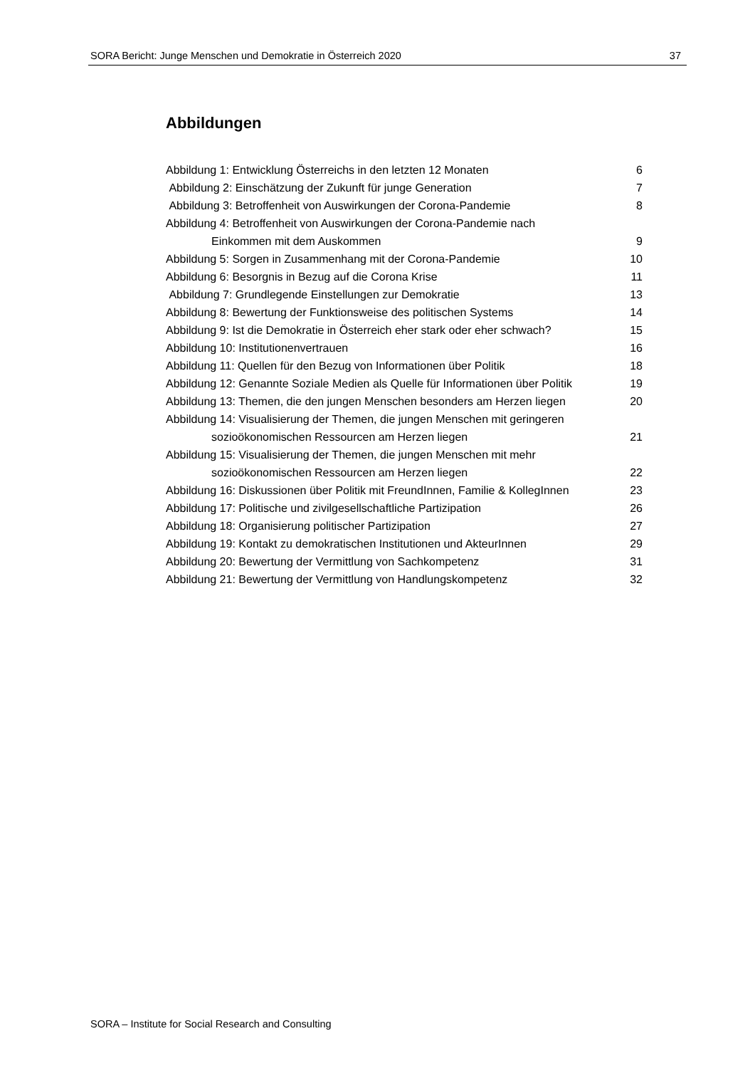SORA Bericht: Junge Menschen und Demokratie in Österreich 2020 37
Abbildungen
Abbildung 1: Entwicklung Österreichs in den letzten 12 Monaten 6
Abbildung 2: Einschätzung der Zukunft für junge Generation 7
Abbildung 3: Betroffenheit von Auswirkungen der Corona-Pandemie 8
Abbildung 4: Betroffenheit von Auswirkungen der Corona-Pandemie nach
Einkommen mit dem Auskommen 9
Abbildung 5: Sorgen in Zusammenhang mit der Corona-Pandemie 10
Abbildung 6: Besorgnis in Bezug auf die Corona Krise 11
Abbildung 7: Grundlegende Einstellungen zur Demokratie 13
Abbildung 8: Bewertung der Funktionsweise des politischen Systems 14
Abbildung 9: Ist die Demokratie in Österreich eher stark oder eher schwach? 15
Abbildung 10: Institutionenvertrauen 16
Abbildung 11: Quellen für den Bezug von Informationen über Politik 18
Abbildung 12: Genannte Soziale Medien als Quelle für Informationen über Politik 19
Abbildung 13: Themen, die den jungen Menschen besonders am Herzen liegen 20
Abbildung 14: Visualisierung der Themen, die jungen Menschen mit geringeren
sozioökonomischen Ressourcen am Herzen liegen 21
Abbildung 15: Visualisierung der Themen, die jungen Menschen mit mehr
sozioökonomischen Ressourcen am Herzen liegen 22
Abbildung 16: Diskussionen über Politik mit FreundInnen, Familie & KollegInnen 23
Abbildung 17: Politische und zivilgesellschaftliche Partizipation 26
Abbildung 18: Organisierung politischer Partizipation 27
Abbildung 19: Kontakt zu demokratischen Institutionen und AkteurInnen 29
Abbildung 20: Bewertung der Vermittlung von Sachkompetenz 31
Abbildung 21: Bewertung der Vermittlung von Handlungskompetenz 32
SORA – Institute for Social Research and Consulting